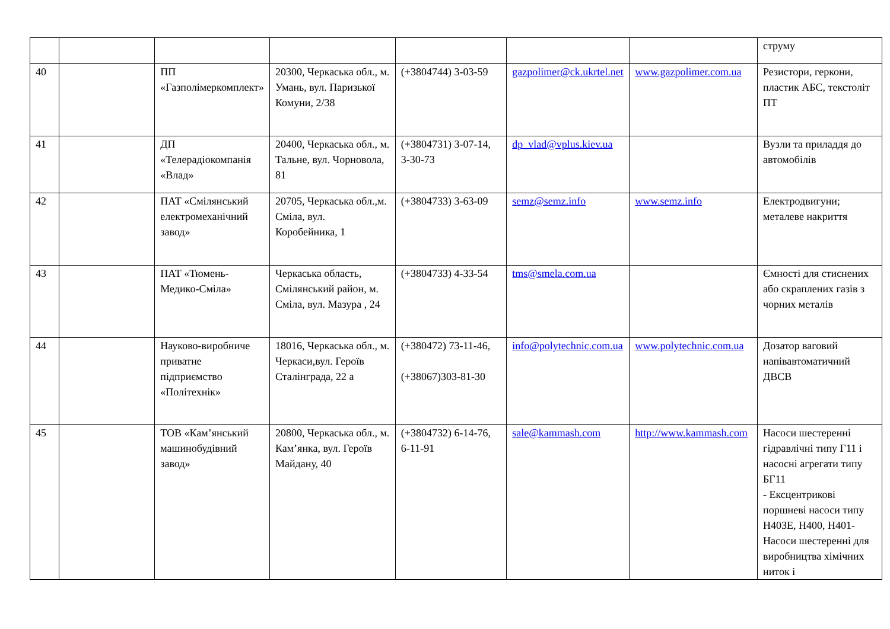| | | | | | | | струму |
| 40 | | ПП «Газполімеркомплект» | 20300, Черкаська обл., м. Умань, вул. Паризької Комуни, 2/38 | (+3804744) 3-03-59 | gazpolimer@ck.ukrtel.net | www.gazpolimer.com.ua | Резистори, геркони, пластик АБС, текстоліт ПТ |
| 41 | | ДП «Телерадіокомпанія «Влад» | 20400, Черкаська обл., м. Тальне, вул. Чорновола, 81 | (+3804731) 3-07-14, 3-30-73 | dp_vlad@vplus.kiev.ua | | Вузли та приладдя до автомобілів |
| 42 | | ПАТ «Смілянський електромеханічний завод» | 20705, Черкаська обл.,м. Сміла, вул. Коробейника, 1 | (+3804733) 3-63-09 | semz@semz.info | www.semz.info | Електродвигуни; металеве накриття |
| 43 | | ПАТ «Тюмень-Медико-Сміла» | Черкаська область, Смілянський район, м. Сміла, вул. Мазура , 24 | (+3804733) 4-33-54 | tms@smela.com.ua | | Ємності для стиснених або скраплених газів з чорних металів |
| 44 | | Науково-виробниче приватне підприємство «Політехнік» | 18016, Черкаська обл., м. Черкаси,вул. Героїв Сталінграда, 22 а | (+380472) 73-11-46, (+38067)303-81-30 | info@polytechnic.com.ua | www.polytechnic.com.ua | Дозатор ваговий напівавтоматичний ДВСВ |
| 45 | | ТОВ «Кам’янський машинобудівний завод» | 20800, Черкаська обл., м. Кам’янка, вул. Героїв Майдану, 40 | (+3804732) 6-14-76, 6-11-91 | sale@kammash.com | http://www.kammash.com | Насоси шестеренні гідравлічні типу Г11 і насосні агрегати типу БГ11 - Ексцентрикові поршневі насоси типу Н403Е, Н400, Н401-Насоси шестеренні для виробництва хімічних ниток і |